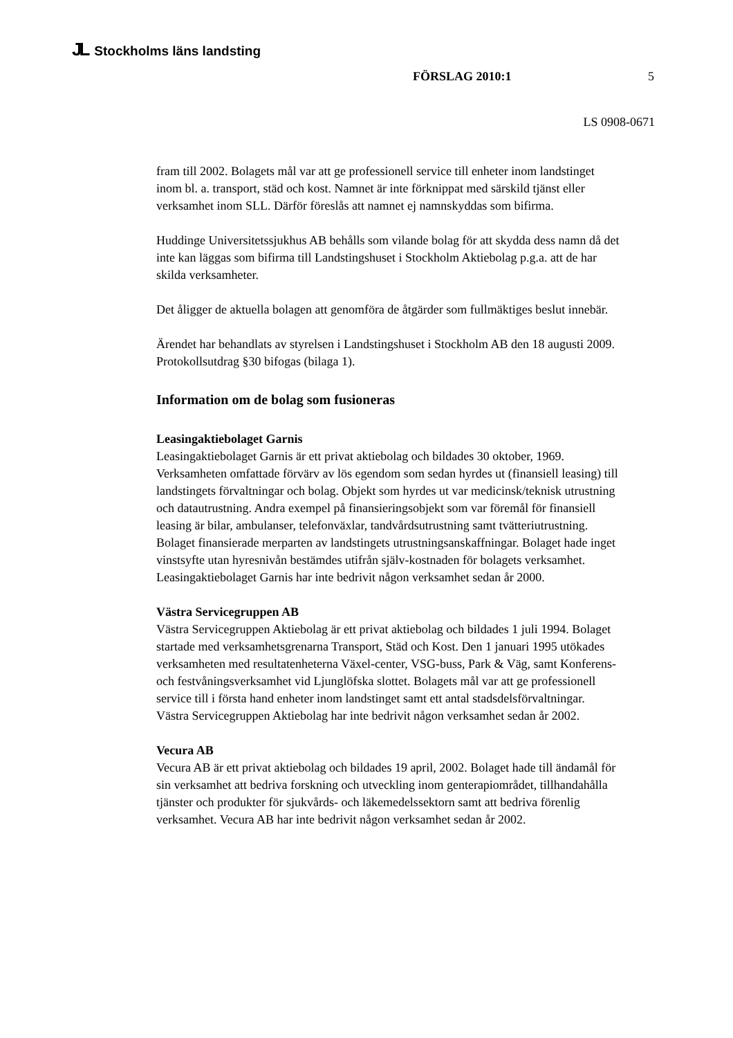JL Stockholms läns landsting
FÖRSLAG 2010:1 5
LS 0908-0671
fram till 2002. Bolagets mål var att ge professionell service till enheter inom landstinget inom bl. a. transport, städ och kost. Namnet är inte förknippat med särskild tjänst eller verksamhet inom SLL. Därför föreslås att namnet ej namnskyddas som bifirma.
Huddinge Universitetssjukhus AB behålls som vilande bolag för att skydda dess namn då det inte kan läggas som bifirma till Landstingshuset i Stockholm Aktiebolag p.g.a. att de har skilda verksamheter.
Det åligger de aktuella bolagen att genomföra de åtgärder som fullmäktiges beslut innebär.
Ärendet har behandlats av styrelsen i Landstingshuset i Stockholm AB den 18 augusti 2009. Protokollsutdrag §30 bifogas (bilaga 1).
Information om de bolag som fusioneras
Leasingaktiebolaget Garnis
Leasingaktiebolaget Garnis är ett privat aktiebolag och bildades 30 oktober, 1969. Verksamheten omfattade förvärv av lös egendom som sedan hyrdes ut (finansiell leasing) till landstingets förvaltningar och bolag. Objekt som hyrdes ut var medicinsk/teknisk utrustning och datautrustning. Andra exempel på finansieringsobjekt som var föremål för finansiell leasing är bilar, ambulanser, telefonväxlar, tandvårdsutrustning samt tvätteriutrustning. Bolaget finansierade merparten av landstingets utrustningsanskaffningar. Bolaget hade inget vinstsyfte utan hyresnivån bestämdes utifrån själv-kostnaden för bolagets verksamhet. Leasingaktiebolaget Garnis har inte bedrivit någon verksamhet sedan år 2000.
Västra Servicegruppen AB
Västra Servicegruppen Aktiebolag är ett privat aktiebolag och bildades 1 juli 1994. Bolaget startade med verksamhetsgrenarna Transport, Städ och Kost. Den 1 januari 1995 utökades verksamheten med resultatenheterna Växel-center, VSG-buss, Park & Väg, samt Konferens- och festvåningsverksamhet vid Ljunglöfska slottet. Bolagets mål var att ge professionell service till i första hand enheter inom landstinget samt ett antal stadsdelsförvaltningar. Västra Servicegruppen Aktiebolag har inte bedrivit någon verksamhet sedan år 2002.
Vecura AB
Vecura AB är ett privat aktiebolag och bildades 19 april, 2002. Bolaget hade till ändamål för sin verksamhet att bedriva forskning och utveckling inom genterapiområdet, tillhandahålla tjänster och produkter för sjukvårds- och läkemedelssektorn samt att bedriva förenlig verksamhet. Vecura AB har inte bedrivit någon verksamhet sedan år 2002.